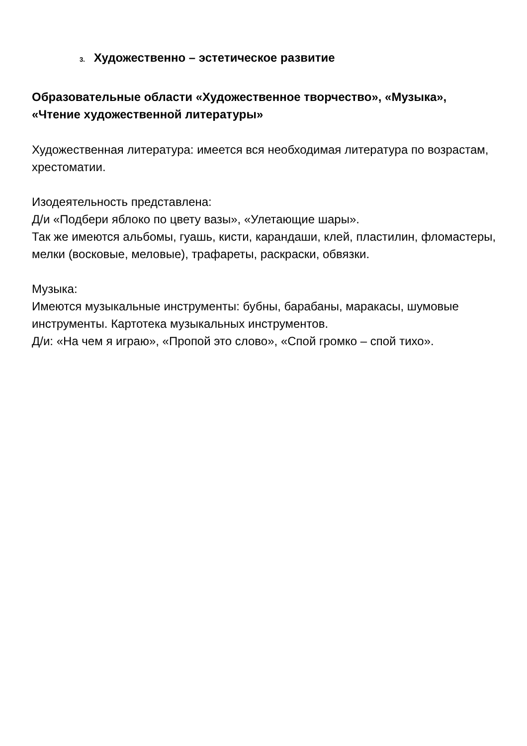3. Художественно – эстетическое развитие
Образовательные области «Художественное творчество», «Музыка», «Чтение художественной литературы»
Художественная литература: имеется вся необходимая литература по возрастам, хрестоматии.
Изодеятельность представлена:
Д/и «Подбери яблоко по цвету вазы», «Улетающие шары».
Так же имеются альбомы, гуашь, кисти, карандаши, клей, пластилин, фломастеры, мелки (восковые, меловые), трафареты, раскраски, обвязки.
Музыка:
Имеются музыкальные инструменты: бубны, барабаны, маракасы, шумовые инструменты. Картотека музыкальных инструментов.
Д/и: «На чем я играю», «Пропой это слово», «Спой громко – спой тихо».